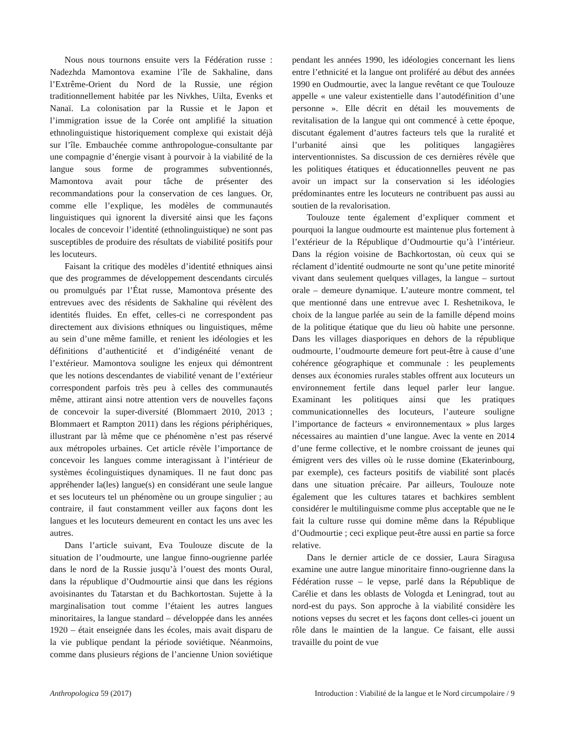Nous nous tournons ensuite vers la Fédération russe : Nadezhda Mamontova examine l’île de Sakhaline, dans l’Extrême-Orient du Nord de la Russie, une région traditionnellement habitée par les Nivkhes, Uilta, Evenks et Nanaï. La colonisation par la Russie et le Japon et l’immigration issue de la Corée ont amplifié la situation ethnolinguistique historiquement complexe qui existait déjà sur l’île. Embauchée comme anthropologue-consultante par une compagnie d’énergie visant à pourvoir à la viabilité de la langue sous forme de programmes subventionnés, Mamontova avait pour tâche de présenter des recommandations pour la conservation de ces langues. Or, comme elle l’explique, les modèles de communautés linguistiques qui ignorent la diversité ainsi que les façons locales de concevoir l’identité (ethnolinguistique) ne sont pas susceptibles de produire des résultats de viabilité positifs pour les locuteurs.
Faisant la critique des modèles d’identité ethniques ainsi que des programmes de développement descendants circulés ou promulgués par l’État russe, Mamontova présente des entrevues avec des résidents de Sakhaline qui révèlent des identités fluides. En effet, celles-ci ne correspondent pas directement aux divisions ethniques ou linguistiques, même au sein d’une même famille, et renient les idéologies et les définitions d’authenticité et d’indigénéité venant de l’extérieur. Mamontova souligne les enjeux qui démontrent que les notions descendantes de viabilité venant de l’extérieur correspondent parfois très peu à celles des communautés même, attirant ainsi notre attention vers de nouvelles façons de concevoir la super-diversité (Blommaert 2010, 2013 ; Blommaert et Rampton 2011) dans les régions périphériques, illustrant par là même que ce phénomène n’est pas réservé aux métropoles urbaines. Cet article révèle l’importance de concevoir les langues comme interagissant à l’intérieur de systèmes écolinguistiques dynamiques. Il ne faut donc pas appréhender la(les) langue(s) en considérant une seule langue et ses locuteurs tel un phénomène ou un groupe singulier ; au contraire, il faut constamment veiller aux façons dont les langues et les locuteurs demeurent en contact les uns avec les autres.
Dans l’article suivant, Eva Toulouze discute de la situation de l’oudmourte, une langue finno-ougrienne parlée dans le nord de la Russie jusqu’à l’ouest des monts Oural, dans la république d’Oudmourtie ainsi que dans les régions avoisinantes du Tatarstan et du Bachkortostan. Sujette à la marginalisation tout comme l’étaient les autres langues minoritaires, la langue standard – développée dans les années 1920 – était enseignée dans les écoles, mais avait disparu de la vie publique pendant la période soviétique. Néanmoins, comme dans plusieurs régions de l’ancienne Union soviétique pendant les années 1990, les idéologies concernant les liens entre l’ethnicité et la langue ont proliféré au début des années 1990 en Oudmourtie, avec la langue revêtant ce que Toulouze appelle « une valeur existentielle dans l’autodéfinition d’une personne ». Elle décrit en détail les mouvements de revitalisation de la langue qui ont commencé à cette époque, discutant également d’autres facteurs tels que la ruralité et l’urbanité ainsi que les politiques langagières interventionnistes. Sa discussion de ces dernières révèle que les politiques étatiques et éducationnelles peuvent ne pas avoir un impact sur la conservation si les idéologies prédominantes entre les locuteurs ne contribuent pas aussi au soutien de la revalorisation.
Toulouze tente également d’expliquer comment et pourquoi la langue oudmourte est maintenue plus fortement à l’extérieur de la République d’Oudmourtie qu’à l’intérieur. Dans la région voisine de Bachkortostan, où ceux qui se réclament d’identité oudmourte ne sont qu’une petite minorité vivant dans seulement quelques villages, la langue – surtout orale – demeure dynamique. L’auteure montre comment, tel que mentionné dans une entrevue avec I. Reshetnikova, le choix de la langue parlée au sein de la famille dépend moins de la politique étatique que du lieu où habite une personne. Dans les villages diasporiques en dehors de la république oudmourte, l’oudmourte demeure fort peut-être à cause d’une cohérence géographique et communale : les peuplements denses aux économies rurales stables offrent aux locuteurs un environnement fertile dans lequel parler leur langue. Examinant les politiques ainsi que les pratiques communicationnelles des locuteurs, l’auteure souligne l’importance de facteurs « environnementaux » plus larges nécessaires au maintien d’une langue. Avec la vente en 2014 d’une ferme collective, et le nombre croissant de jeunes qui émigrent vers des villes où le russe domine (Ekaterinbourg, par exemple), ces facteurs positifs de viabilité sont placés dans une situation précaire. Par ailleurs, Toulouze note également que les cultures tatares et bachkires semblent considérer le multilinguisme comme plus acceptable que ne le fait la culture russe qui domine même dans la République d’Oudmourtie ; ceci explique peut-être aussi en partie sa force relative.
Dans le dernier article de ce dossier, Laura Siragusa examine une autre langue minoritaire finno-ougrienne dans la Fédération russe – le vepse, parlé dans la République de Carélie et dans les oblasts de Vologda et Leningrad, tout au nord-est du pays. Son approche à la viabilité considère les notions vepses du secret et les façons dont celles-ci jouent un rôle dans le maintien de la langue. Ce faisant, elle aussi travaille du point de vue
Anthropologica 59 (2017) Introduction : Viabilité de la langue et le Nord circumpolaire / 9